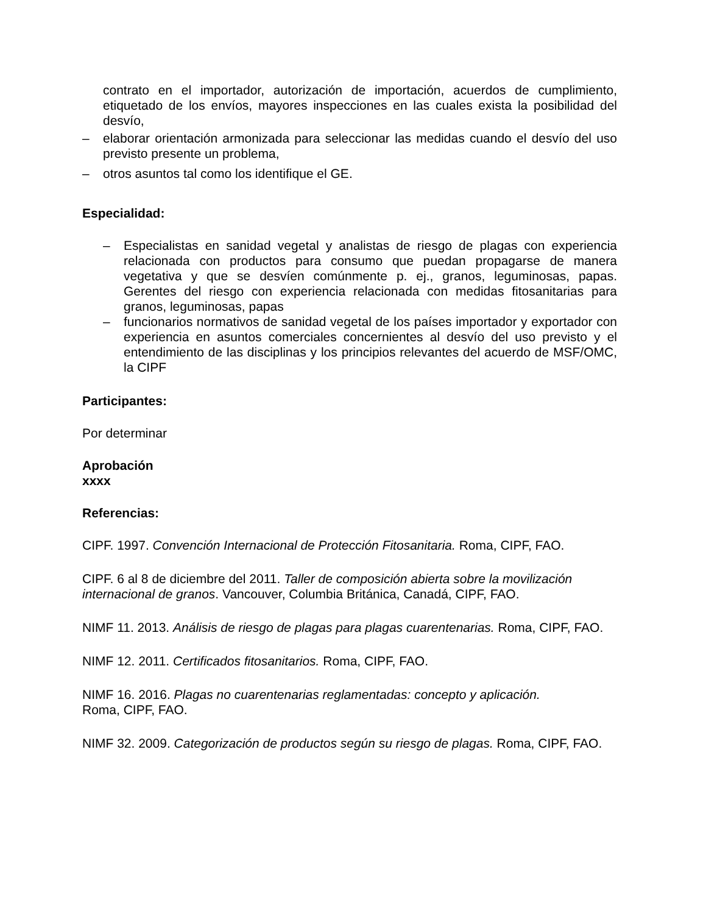contrato en el importador, autorización de importación, acuerdos de cumplimiento, etiquetado de los envíos, mayores inspecciones en las cuales exista la posibilidad del desvío,
– elaborar orientación armonizada para seleccionar las medidas cuando el desvío del uso previsto presente un problema,
– otros asuntos tal como los identifique el GE.
Especialidad:
– Especialistas en sanidad vegetal y analistas de riesgo de plagas con experiencia relacionada con productos para consumo que puedan propagarse de manera vegetativa y que se desvíen comúnmente p. ej., granos, leguminosas, papas. Gerentes del riesgo con experiencia relacionada con medidas fitosanitarias para granos, leguminosas, papas
– funcionarios normativos de sanidad vegetal de los países importador y exportador con experiencia en asuntos comerciales concernientes al desvío del uso previsto y el entendimiento de las disciplinas y los principios relevantes del acuerdo de MSF/OMC, la CIPF
Participantes:
Por determinar
Aprobación
xxxx
Referencias:
CIPF. 1997. Convención Internacional de Protección Fitosanitaria. Roma, CIPF, FAO.
CIPF. 6 al 8 de diciembre del 2011. Taller de composición abierta sobre la movilización internacional de granos. Vancouver, Columbia Británica, Canadá, CIPF, FAO.
NIMF 11. 2013. Análisis de riesgo de plagas para plagas cuarentenarias. Roma, CIPF, FAO.
NIMF 12. 2011. Certificados fitosanitarios. Roma, CIPF, FAO.
NIMF 16. 2016. Plagas no cuarentenarias reglamentadas: concepto y aplicación.
Roma, CIPF, FAO.
NIMF 32. 2009. Categorización de productos según su riesgo de plagas. Roma, CIPF, FAO.